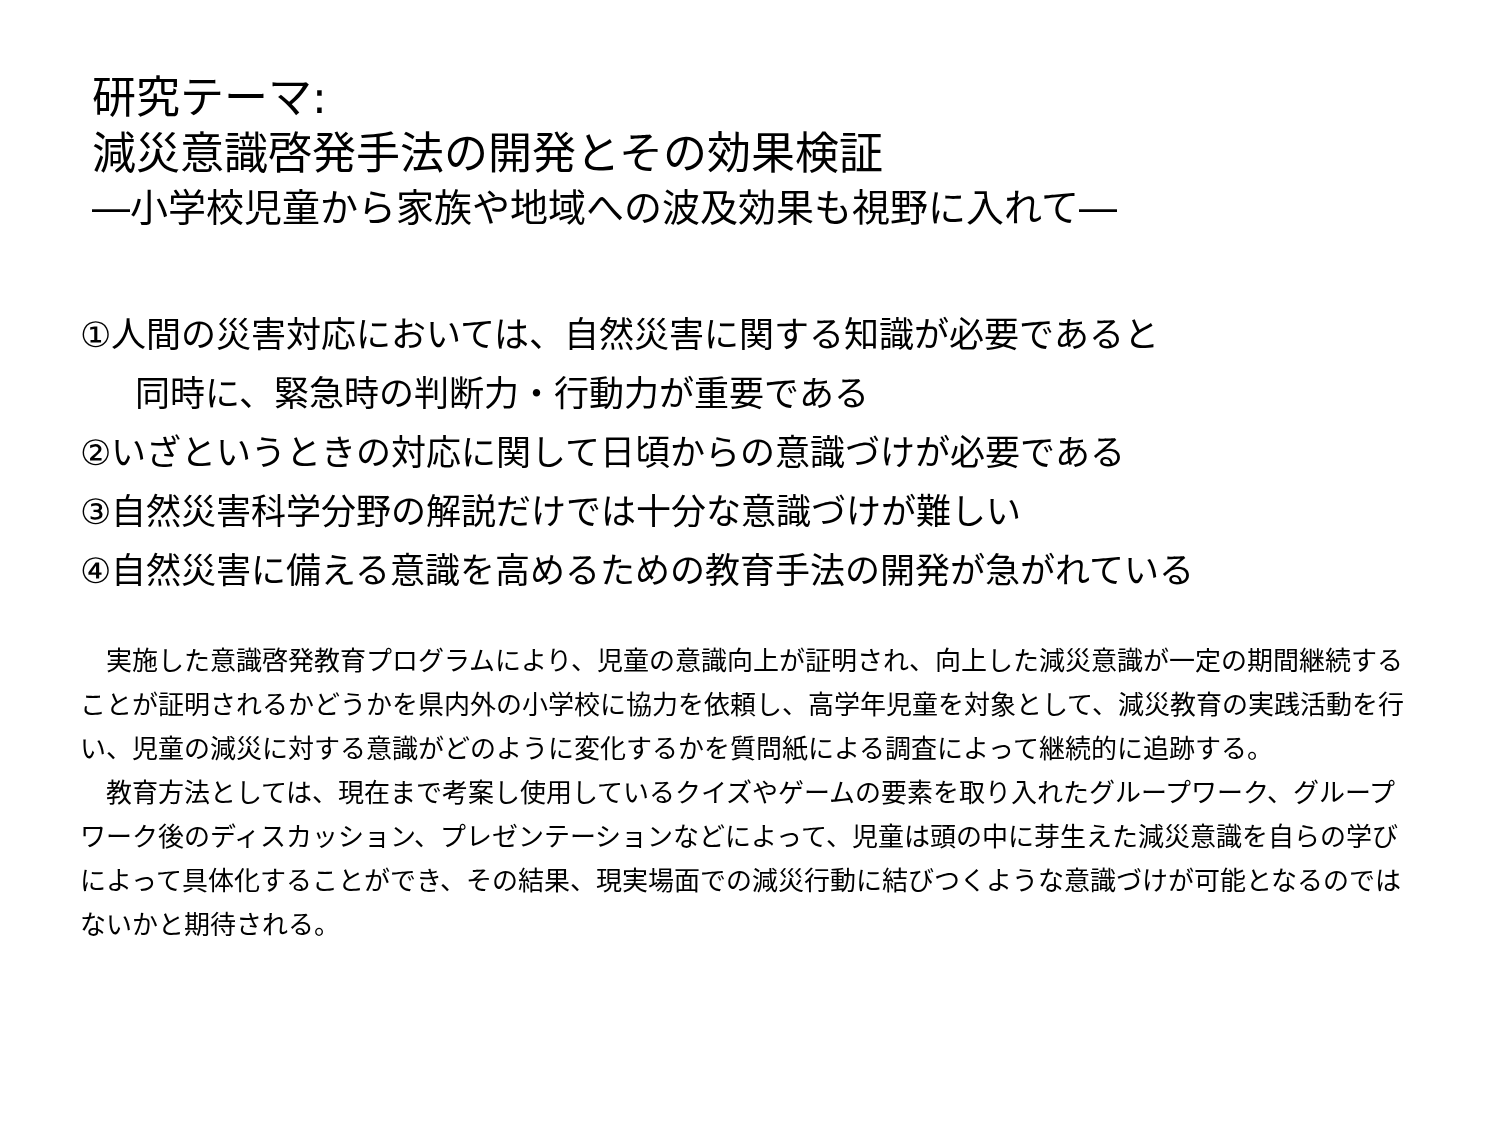研究テーマ:
減災意識啓発手法の開発とその効果検証
―小学校児童から家族や地域への波及効果も視野に入れて―
①人間の災害対応においては、自然災害に関する知識が必要であると
同時に、緊急時の判断力・行動力が重要である
②いざというときの対応に関して日頃からの意識づけが必要である
③自然災害科学分野の解説だけでは十分な意識づけが難しい
④自然災害に備える意識を高めるための教育手法の開発が急がれている
　実施した意識啓発教育プログラムにより、児童の意識向上が証明され、向上した減災意識が一定の期間継続することが証明されるかどうかを県内外の小学校に協力を依頼し、高学年児童を対象として、減災教育の実践活動を行い、児童の減災に対する意識がどのように変化するかを質問紙による調査によって継続的に追跡する。
　教育方法としては、現在まで考案し使用しているクイズやゲームの要素を取り入れたグループワーク、グループワーク後のディスカッション、プレゼンテーションなどによって、児童は頭の中に芽生えた減災意識を自らの学びによって具体化することができ、その結果、現実場面での減災行動に結びつくような意識づけが可能となるのではないかと期待される。